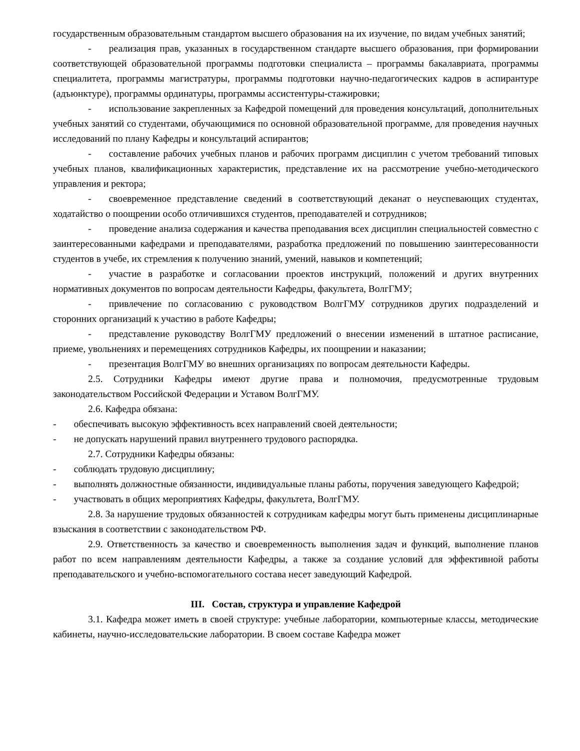государственным образовательным стандартом высшего образования на их изучение, по видам учебных занятий;
- реализация прав, указанных в государственном стандарте высшего образования, при формировании соответствующей образовательной программы подготовки специалиста – программы бакалавриата, программы специалитета, программы магистратуры, программы подготовки научно-педагогических кадров в аспирантуре (адъюнктуре), программы ординатуры, программы ассистентуры-стажировки;
- использование закрепленных за Кафедрой помещений для проведения консультаций, дополнительных учебных занятий со студентами, обучающимися по основной образовательной программе, для проведения научных исследований по плану Кафедры и консультаций аспирантов;
- составление рабочих учебных планов и рабочих программ дисциплин с учетом требований типовых учебных планов, квалификационных характеристик, представление их на рассмотрение учебно-методического управления и ректора;
- своевременное представление сведений в соответствующий деканат о неуспевающих студентах, ходатайство о поощрении особо отличившихся студентов, преподавателей и сотрудников;
- проведение анализа содержания и качества преподавания всех дисциплин специальностей совместно с заинтересованными кафедрами и преподавателями, разработка предложений по повышению заинтересованности студентов в учебе, их стремления к получению знаний, умений, навыков и компетенций;
- участие в разработке и согласовании проектов инструкций, положений и других внутренних нормативных документов по вопросам деятельности Кафедры, факультета, ВолгГМУ;
- привлечение по согласованию с руководством ВолгГМУ сотрудников других подразделений и сторонних организаций к участию в работе Кафедры;
- представление руководству ВолгГМУ предложений о внесении изменений в штатное расписание, приеме, увольнениях и перемещениях сотрудников Кафедры, их поощрении и наказании;
- презентация ВолгГМУ во внешних организациях по вопросам деятельности Кафедры.
2.5. Сотрудники Кафедры имеют другие права и полномочия, предусмотренные трудовым законодательством Российской Федерации и Уставом ВолгГМУ.
2.6. Кафедра обязана:
- обеспечивать высокую эффективность всех направлений своей деятельности;
- не допускать нарушений правил внутреннего трудового распорядка.
2.7. Сотрудники Кафедры обязаны:
- соблюдать трудовую дисциплину;
- выполнять должностные обязанности, индивидуальные планы работы, поручения заведующего Кафедрой;
- участвовать в общих мероприятиях Кафедры, факультета, ВолгГМУ.
2.8. За нарушение трудовых обязанностей к сотрудникам кафедры могут быть применены дисциплинарные взыскания в соответствии с законодательством РФ.
2.9. Ответственность за качество и своевременность выполнения задач и функций, выполнение планов работ по всем направлениям деятельности Кафедры, а также за создание условий для эффективной работы преподавательского и учебно-вспомогательного состава несет заведующий Кафедрой.
III. Состав, структура и управление Кафедрой
3.1. Кафедра может иметь в своей структуре: учебные лаборатории, компьютерные классы, методические кабинеты, научно-исследовательские лаборатории. В своем составе Кафедра может